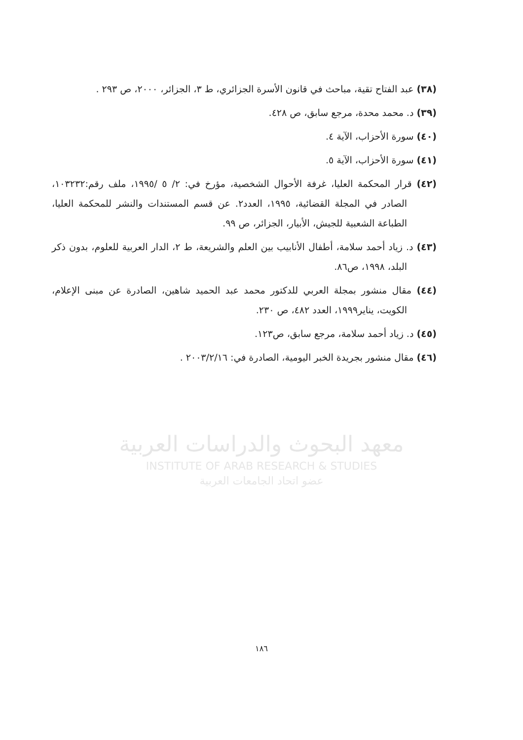(٣٨) عبد الفتاح تقية، مباحث في قانون الأسرة الجزائري، ط ٣، الجزائر، ٢٠٠٠، ص ٢٩٣ .
(٣٩) د. محمد محدة، مرجع سابق، ص ٤٢٨.
(٤٠) سورة الأحزاب، الآية ٤.
(٤١) سورة الأحزاب، الآية ٥.
(٤٢) قرار المحكمة العليا، غرفة الأحوال الشخصية، مؤرخ في: ٢/ ٥ /١٩٩٥، ملف رقم:١٠٣٢٣٢، الصادر في المجلة القضائية، ١٩٩٥، العدد٢. عن قسم المستندات والنشر للمحكمة العليا، الطباعة الشعبية للجيش، الأبيار، الجزائر، ص ٩٩.
(٤٣) د. زياد أحمد سلامة، أطفال الأنابيب بين العلم والشريعة، ط ٢، الدار العربية للعلوم، بدون ذكر البلد، ١٩٩٨، ص٨٦.
(٤٤) مقال منشور بمجلة العربي للدكتور محمد عبد الحميد شاهين، الصادرة عن مبنى الإعلام، الكويت، يناير١٩٩٩، العدد ٤٨٢، ص ٢٣٠.
(٤٥) د. زياد أحمد سلامة، مرجع سابق، ص١٢٣.
(٤٦) مقال منشور بجريدة الخبر اليومية، الصادرة في: ٢٠٠٣/٢/١٦ .
معهد البحوث والدراسات العربية
INSTITUTE OF ARAB RESEARCH & STUDIES
عضو اتحاد الجامعات العربية
١٨٦